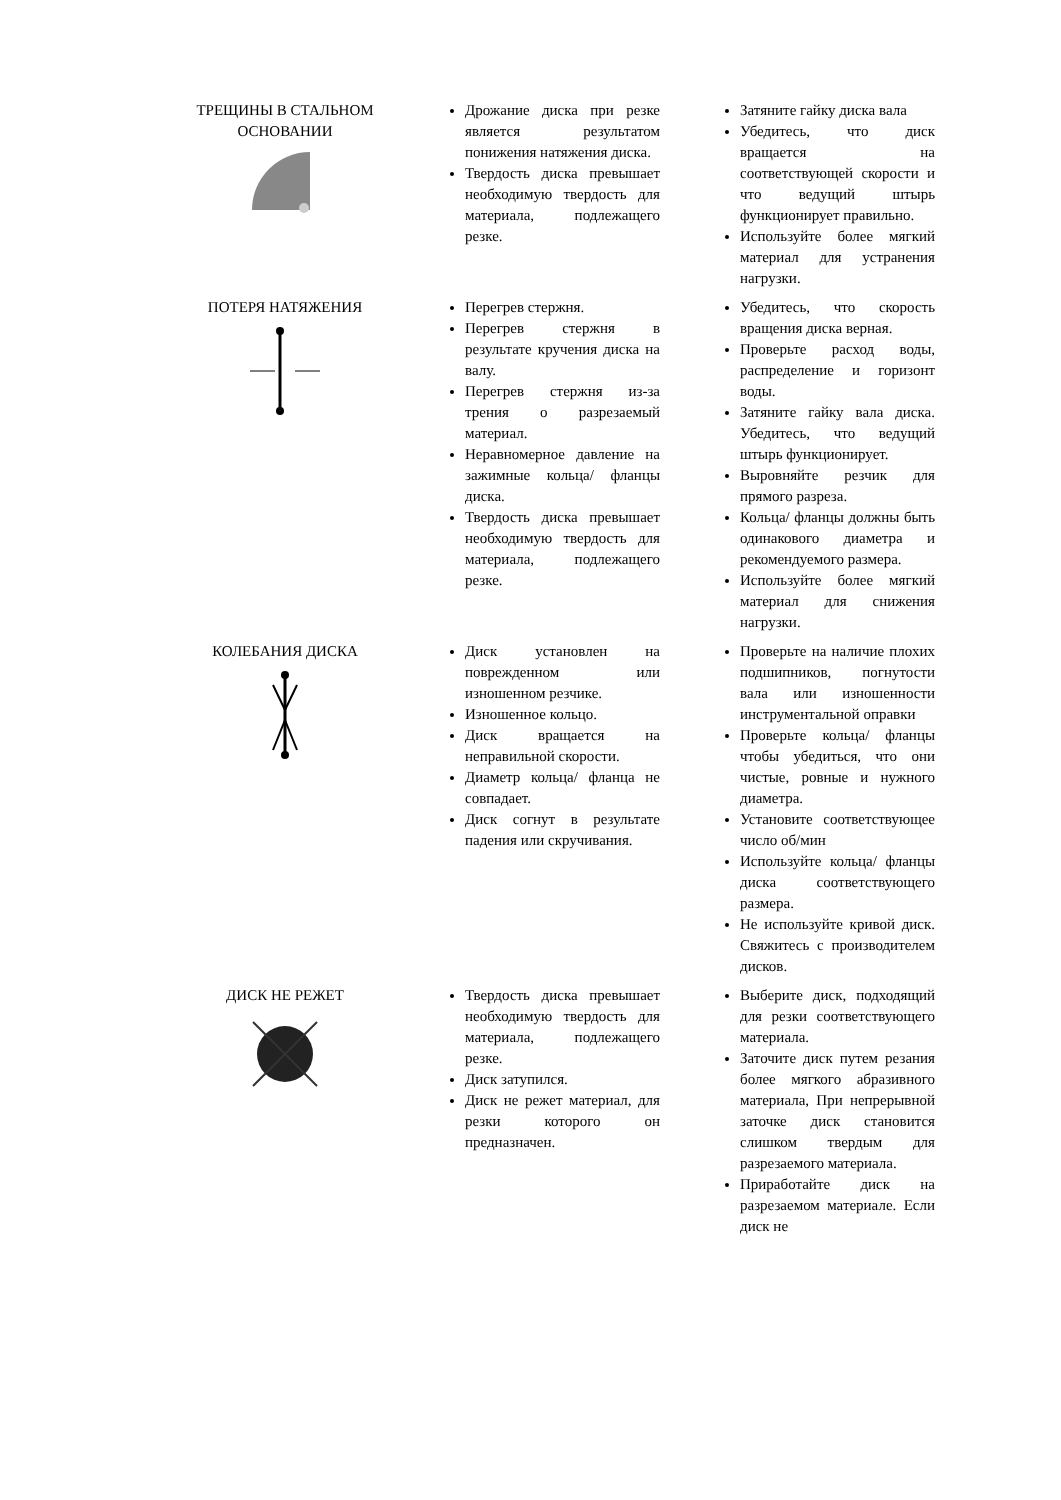| ТРЕЩИНЫ В СТАЛЬНОМ ОСНОВАНИИ | Дрожание диска при резке является результатом понижения натяжения диска. Твердость диска превышает необходимую твердость для материала, подлежащего резке. | Затяните гайку диска вала Убедитесь, что диск вращается на соответствующей скорости и что ведущий штырь функционирует правильно. Используйте более мягкий материал для устранения нагрузки. |
| ПОТЕРЯ НАТЯЖЕНИЯ | Перегрев стержня. Перегрев стержня в результате кручения диска на валу. Перегрев стержня из-за трения о разрезаемый материал. Неравномерное давление на зажимные кольца/ фланцы диска. Твердость диска превышает необходимую твердость для материала, подлежащего резке. | Убедитесь, что скорость вращения диска верная. Проверьте расход воды, распределение и горизонт воды. Затяните гайку вала диска. Убедитесь, что ведущий штырь функционирует. Выровняйте резчик для прямого разреза. Кольца/ фланцы должны быть одинакового диаметра и рекомендуемого размера. Используйте более мягкий материал для снижения нагрузки. |
| КОЛЕБАНИЯ ДИСКА | Диск установлен на поврежденном или изношенном резчике. Изношенное кольцо. Диск вращается на неправильной скорости. Диаметр кольца/ фланца не совпадает. Диск согнут в результате падения или скручивания. | Проверьте на наличие плохих подшипников, погнутости вала или изношенности инструментальной оправки Проверьте кольца/ фланцы чтобы убедиться, что они чистые, ровные и нужного диаметра. Установите соответствующее число об/мин Используйте кольца/ фланцы диска соответствующего размера. Не используйте кривой диск. Свяжитесь с производителем дисков. |
| ДИСК НЕ РЕЖЕТ | Твердость диска превышает необходимую твердость для материала, подлежащего резке. Диск затупился. Диск не режет материал, для резки которого он предназначен. | Выберите диск, подходящий для резки соответствующего материала. Заточите диск путем резания более мягкого абразивного материала, При непрерывной заточке диск становится слишком твердым для разрезаемого материала. Приработайте диск на разрезаемом материале. Если диск не |